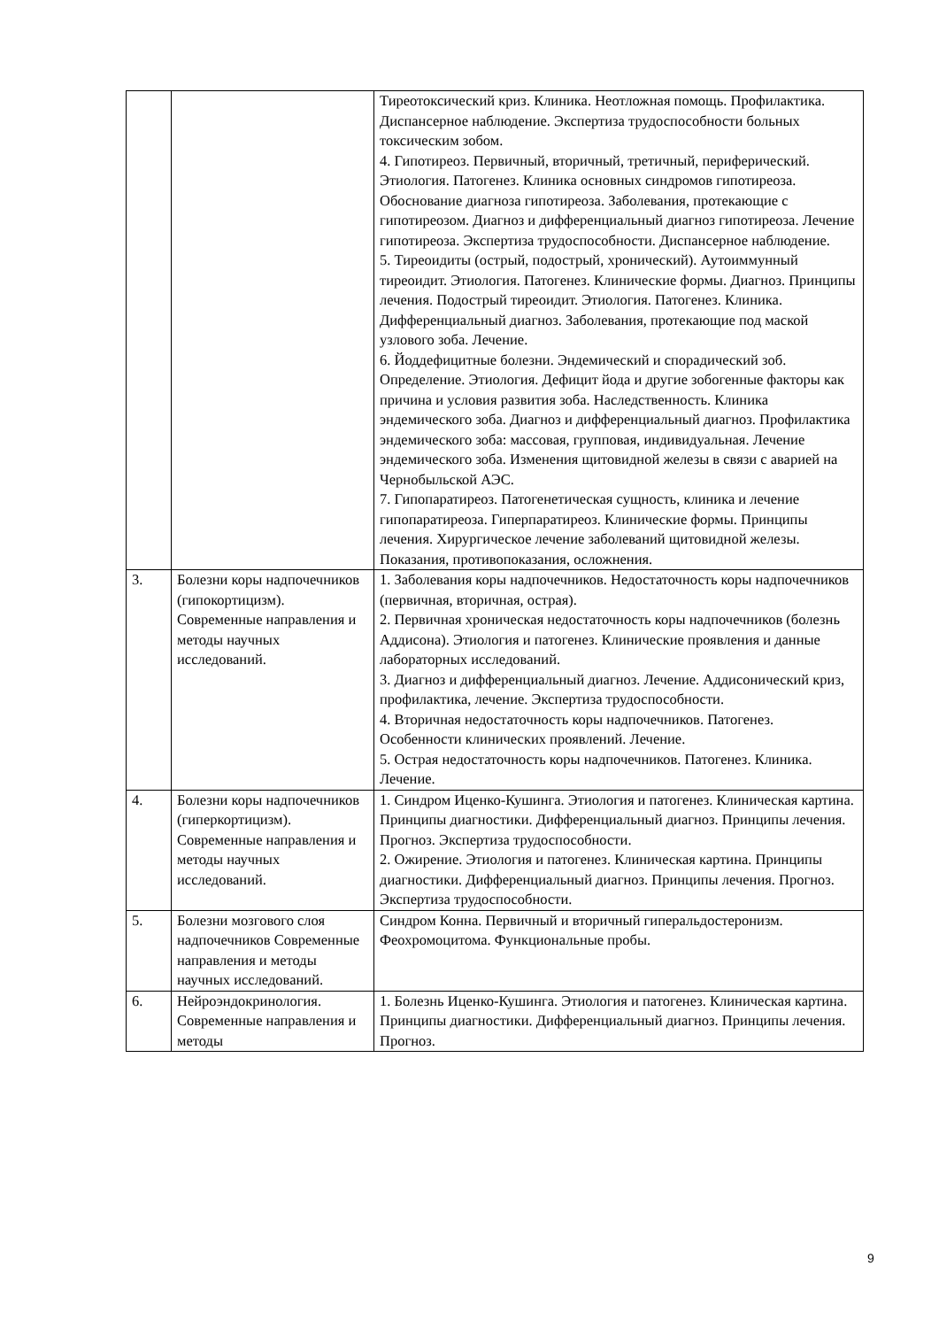| | | Тиреотоксический криз. Клиника. Неотложная помощь. Профилактика. Диспансерное наблюдение. Экспертиза трудоспособности больных токсическим зобом. 4. Гипотиреоз. Первичный, вторичный, третичный, периферический. Этиология. Патогенез. Клиника основных синдромов гипотиреоза. Обоснование диагноза гипотиреоза. Заболевания, протекающие с гипотиреозом. Диагноз и дифференциальный диагноз гипотиреоза. Лечение гипотиреоза. Экспертиза трудоспособности. Диспансерное наблюдение. 5. Тиреоидиты (острый, подострый, хронический). Аутоиммунный тиреоидит. Этиология. Патогенез. Клинические формы. Диагноз. Принципы лечения. Подострый тиреоидит. Этиология. Патогенез. Клиника. Дифференциальный диагноз. Заболевания, протекающие под маской узлового зоба. Лечение. 6. Йоддефицитные болезни. Эндемический и спорадический зоб. Определение. Этиология. Дефицит йода и другие зобогенные факторы как причина и условия развития зоба. Наследственность. Клиника эндемического зоба. Диагноз и дифференциальный диагноз. Профилактика эндемического зоба: массовая, групповая, индивидуальная. Лечение эндемического зоба. Изменения щитовидной железы в связи с аварией на Чернобыльской АЭС. 7. Гипопаратиреоз. Патогенетическая сущность, клиника и лечение гипопаратиреоза. Гиперпаратиреоз. Клинические формы. Принципы лечения. Хирургическое лечение заболеваний щитовидной железы. Показания, противопоказания, осложнения. |
| 3. | Болезни коры надпочечников (гипокортицизм). Современные направления и методы научных исследований. | 1. Заболевания коры надпочечников. Недостаточность коры надпочечников (первичная, вторичная, острая). 2. Первичная хроническая недостаточность коры надпочечников (болезнь Аддисона). Этиология и патогенез. Клинические проявления и данные лабораторных исследований. 3. Диагноз и дифференциальный диагноз. Лечение. Аддисонический криз, профилактика, лечение. Экспертиза трудоспособности. 4. Вторичная недостаточность коры надпочечников. Патогенез. Особенности клинических проявлений. Лечение. 5. Острая недостаточность коры надпочечников. Патогенез. Клиника. Лечение. |
| 4. | Болезни коры надпочечников (гиперкортицизм). Современные направления и методы научных исследований. | 1. Синдром Иценко-Кушинга. Этиология и патогенез. Клиническая картина. Принципы диагностики. Дифференциальный диагноз. Принципы лечения. Прогноз. Экспертиза трудоспособности. 2. Ожирение. Этиология и патогенез. Клиническая картина. Принципы диагностики. Дифференциальный диагноз. Принципы лечения. Прогноз. Экспертиза трудоспособности. |
| 5. | Болезни мозгового слоя надпочечников Современные направления и методы научных исследований. | Синдром Конна. Первичный и вторичный гиперальдостеронизм. Феохромоцитома. Функциональные пробы. |
| 6. | Нейроэндокринология. Современные направления и методы | 1. Болезнь Иценко-Кушинга. Этиология и патогенез. Клиническая картина. Принципы диагностики. Дифференциальный диагноз. Принципы лечения. Прогноз. |
9